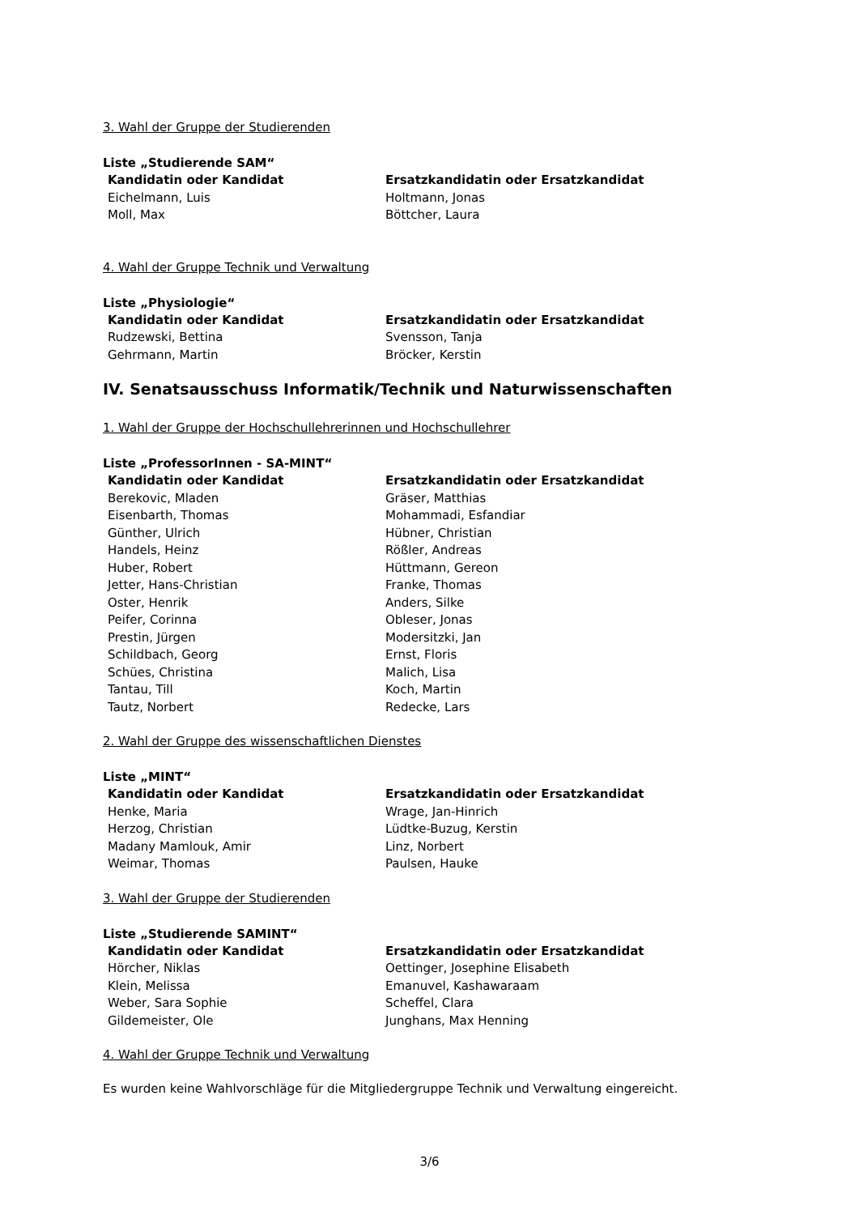3. Wahl der Gruppe der Studierenden
Liste „Studierende SAM“
| Kandidatin oder Kandidat | Ersatzkandidatin oder Ersatzkandidat |
| --- | --- |
| Eichelmann, Luis | Holtmann, Jonas |
| Moll, Max | Böttcher, Laura |
4. Wahl der Gruppe Technik und Verwaltung
Liste „Physiologie“
| Kandidatin oder Kandidat | Ersatzkandidatin oder Ersatzkandidat |
| --- | --- |
| Rudzewski, Bettina | Svensson, Tanja |
| Gehrmann, Martin | Bröcker, Kerstin |
IV. Senatsausschuss Informatik/Technik und Naturwissenschaften
1. Wahl der Gruppe der Hochschullehrerinnen und Hochschullehrer
Liste „ProfessorInnen - SA-MINT“
| Kandidatin oder Kandidat | Ersatzkandidatin oder Ersatzkandidat |
| --- | --- |
| Berekovic, Mladen | Gräser, Matthias |
| Eisenbarth, Thomas | Mohammadi, Esfandiar |
| Günther, Ulrich | Hübner, Christian |
| Handels, Heinz | Rößler, Andreas |
| Huber, Robert | Hüttmann, Gereon |
| Jetter, Hans-Christian | Franke, Thomas |
| Oster, Henrik | Anders, Silke |
| Peifer, Corinna | Obleser, Jonas |
| Prestin, Jürgen | Modersitzki, Jan |
| Schildbach, Georg | Ernst, Floris |
| Schües, Christina | Malich, Lisa |
| Tantau, Till | Koch, Martin |
| Tautz, Norbert | Redecke, Lars |
2. Wahl der Gruppe des wissenschaftlichen Dienstes
Liste „MINT“
| Kandidatin oder Kandidat | Ersatzkandidatin oder Ersatzkandidat |
| --- | --- |
| Henke, Maria | Wrage, Jan-Hinrich |
| Herzog, Christian | Lüdtke-Buzug, Kerstin |
| Madany Mamlouk, Amir | Linz, Norbert |
| Weimar, Thomas | Paulsen, Hauke |
3. Wahl der Gruppe der Studierenden
Liste „Studierende SAMINT“
| Kandidatin oder Kandidat | Ersatzkandidatin oder Ersatzkandidat |
| --- | --- |
| Hörcher, Niklas | Oettinger, Josephine Elisabeth |
| Klein, Melissa | Emanuvel, Kashawaraam |
| Weber, Sara Sophie | Scheffel, Clara |
| Gildemeister, Ole | Junghans, Max Henning |
4. Wahl der Gruppe Technik und Verwaltung
Es wurden keine Wahlvorschläge für die Mitgliedergruppe Technik und Verwaltung eingereicht.
3/6